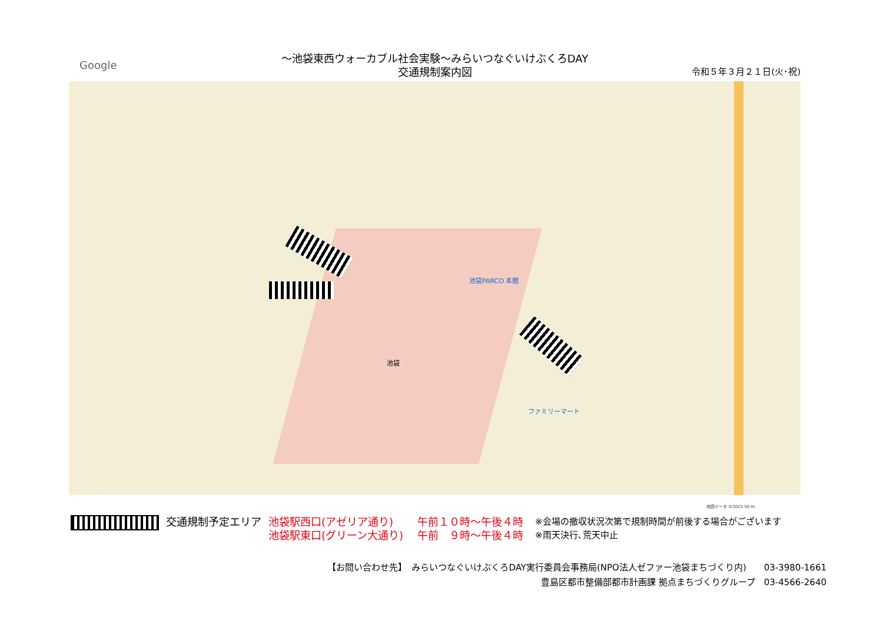Google
～池袋東西ウォーカブル社会実験～みらいつなぐいけぶくろDAY
交通規制案内図
令和５年３月２１日(火･祝)
池袋
池袋PARCO 本館
ファミリーマート
地図データ ©2023 50 m
交通規制予定エリア 池袋駅西口(アゼリア通り)
池袋駅東口(グリーン大通り)
午前１０時～午後４時
午前　９時～午後４時
※会場の撤収状況次第で規制時間が前後する場合がございます
※雨天決行､荒天中止
【お問い合わせ先】　みらいつなぐいけぶくろDAY実行委員会事務局(NPO法人ゼファー池袋まちづくり内)　　03-3980-1661
豊島区都市整備部都市計画課 拠点まちづくりグループ　03-4566-2640